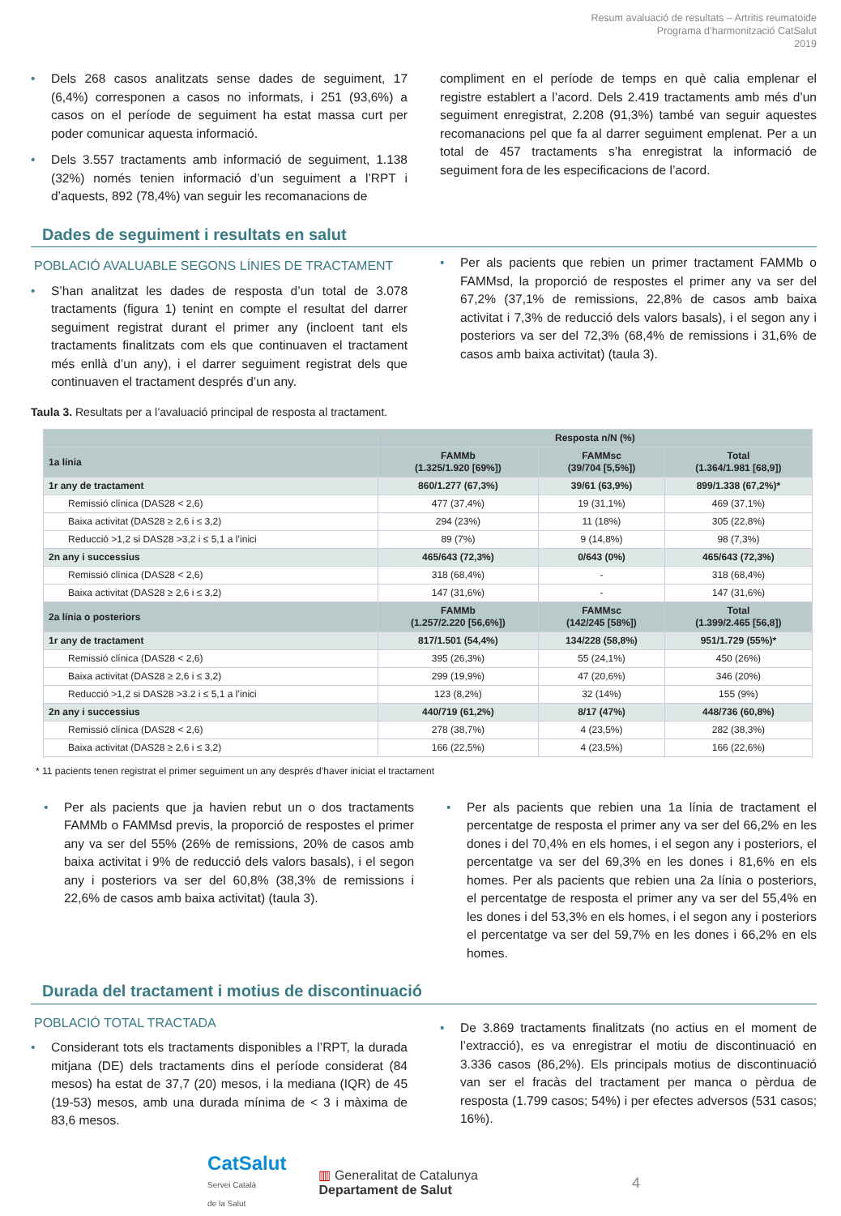Resum avaluació de resultats – Artritis reumatoide
Programa d’harmonització CatSalut
2019
Dels 268 casos analitzats sense dades de seguiment, 17 (6,4%) corresponen a casos no informats, i 251 (93,6%) a casos on el període de seguiment ha estat massa curt per poder comunicar aquesta informació.
Dels 3.557 tractaments amb informació de seguiment, 1.138 (32%) només tenien informació d’un seguiment a l’RPT i d’aquests, 892 (78,4%) van seguir les recomanacions de
compliment en el període de temps en què calia emplenar el registre establert a l’acord. Dels 2.419 tractaments amb més d’un seguiment enregistrat, 2.208 (91,3%) també van seguir aquestes recomanacions pel que fa al darrer seguiment emplenat. Per a un total de 457 tractaments s’ha enregistrat la informació de seguiment fora de les especificacions de l’acord.
Dades de seguiment i resultats en salut
POBLACIÓ AVALUABLE SEGONS LÍNIES DE TRACTAMENT
S’han analitzat les dades de resposta d’un total de 3.078 tractaments (figura 1) tenint en compte el resultat del darrer seguiment registrat durant el primer any (incloent tant els tractaments finalitzats com els que continuaven el tractament més enllà d’un any), i el darrer seguiment registrat dels que continuaven el tractament després d’un any.
Per als pacients que rebien un primer tractament FAMMb o FAMMsd, la proporció de respostes el primer any va ser del 67,2% (37,1% de remissions, 22,8% de casos amb baixa activitat i 7,3% de reducció dels valors basals), i el segon any i posteriors va ser del 72,3% (68,4% de remissions i 31,6% de casos amb baixa activitat) (taula 3).
Taula 3. Resultats per a l’avaluació principal de resposta al tractament.
| | Resposta n/N (%) | | |
| 1a línia | FAMMb (1.325/1.920 [69%]) | FAMMsc (39/704 [5,5%]) | Total (1.364/1.981 [68,9]) |
| 1r any de tractament | 860/1.277 (67,3%) | 39/61 (63,9%) | 899/1.338 (67,2%)* |
| Remissió clínica (DAS28 < 2,6) | 477 (37,4%) | 19 (31,1%) | 469 (37,1%) |
| Baixa activitat (DAS28 ≥ 2,6 i ≤ 3,2) | 294 (23%) | 11 (18%) | 305 (22,8%) |
| Reducció >1,2 si DAS28 >3,2 i ≤ 5,1 a l’inici | 89 (7%) | 9 (14,8%) | 98 (7,3%) |
| 2n any i successius | 465/643 (72,3%) | 0/643 (0%) | 465/643 (72,3%) |
| Remissió clínica (DAS28 < 2,6) | 318 (68,4%) | - | 318 (68,4%) |
| Baixa activitat (DAS28 ≥ 2,6 i ≤ 3,2) | 147 (31,6%) | - | 147 (31,6%) |
| 2a línia o posteriors | FAMMb (1.257/2.220 [56,6%]) | FAMMsc (142/245 [58%]) | Total (1.399/2.465 [56,8]) |
| 1r any de tractament | 817/1.501 (54,4%) | 134/228 (58,8%) | 951/1.729 (55%)* |
| Remissió clínica (DAS28 < 2,6) | 395 (26,3%) | 55 (24,1%) | 450 (26%) |
| Baixa activitat (DAS28 ≥ 2,6 i ≤ 3,2) | 299 (19,9%) | 47 (20,6%) | 346 (20%) |
| Reducció >1,2 si DAS28 >3.2 i ≤ 5,1 a l’inici | 123 (8,2%) | 32 (14%) | 155 (9%) |
| 2n any i successius | 440/719 (61,2%) | 8/17 (47%) | 448/736 (60,8%) |
| Remissió clínica (DAS28 < 2,6) | 278 (38,7%) | 4 (23,5%) | 282 (38,3%) |
| Baixa activitat (DAS28 ≥ 2,6 i ≤ 3,2) | 166 (22,5%) | 4 (23,5%) | 166 (22,6%) |
* 11 pacients tenen registrat el primer seguiment un any després d’haver iniciat el tractament
Per als pacients que ja havien rebut un o dos tractaments FAMMb o FAMMsd previs, la proporció de respostes el primer any va ser del 55% (26% de remissions, 20% de casos amb baixa activitat i 9% de reducció dels valors basals), i el segon any i posteriors va ser del 60,8% (38,3% de remissions i 22,6% de casos amb baixa activitat) (taula 3).
Per als pacients que rebien una 1a línia de tractament el percentatge de resposta el primer any va ser del 66,2% en les dones i del 70,4% en els homes, i el segon any i posteriors, el percentatge va ser del 69,3% en les dones i 81,6% en els homes. Per als pacients que rebien una 2a línia o posteriors, el percentatge de resposta el primer any va ser del 55,4% en les dones i del 53,3% en els homes, i el segon any i posteriors el percentatge va ser del 59,7% en les dones i 66,2% en els homes.
Durada del tractament i motius de discontinuació
POBLACIÓ TOTAL TRACTADA
Considerant tots els tractaments disponibles a l’RPT, la durada mitjana (DE) dels tractaments dins el període considerat (84 mesos) ha estat de 37,7 (20) mesos, i la mediana (IQR) de 45 (19-53) mesos, amb una durada mínima de < 3 i màxima de 83,6 mesos.
De 3.869 tractaments finalitzats (no actius en el moment de l’extracció), es va enregistrar el motiu de discontinuació en 3.336 casos (86,2%). Els principals motius de discontinuació van ser el fracàs del tractament per manca o pèrdua de resposta (1.799 casos; 54%) i per efectes adversos (531 casos; 16%).
CatSalut
Servei Català
de la Salut
▥ Generalitat de Catalunya
Departament de Salut
4